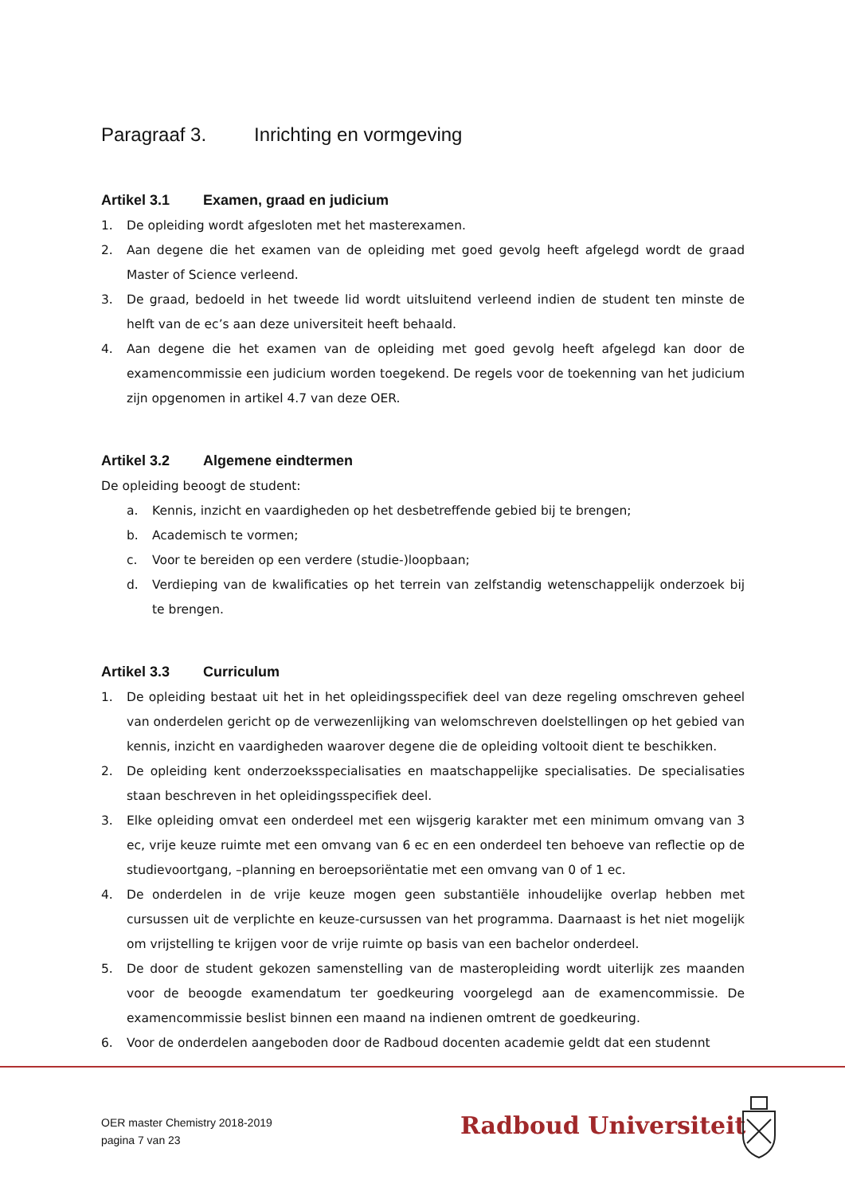Paragraaf 3. Inrichting en vormgeving
Artikel 3.1 Examen, graad en judicium
1. De opleiding wordt afgesloten met het masterexamen.
2. Aan degene die het examen van de opleiding met goed gevolg heeft afgelegd wordt de graad Master of Science verleend.
3. De graad, bedoeld in het tweede lid wordt uitsluitend verleend indien de student ten minste de helft van de ec’s aan deze universiteit heeft behaald.
4. Aan degene die het examen van de opleiding met goed gevolg heeft afgelegd kan door de examencommissie een judicium worden toegekend. De regels voor de toekenning van het judicium zijn opgenomen in artikel 4.7 van deze OER.
Artikel 3.2 Algemene eindtermen
De opleiding beoogt de student:
a. Kennis, inzicht en vaardigheden op het desbetreffende gebied bij te brengen;
b. Academisch te vormen;
c. Voor te bereiden op een verdere (studie-)loopbaan;
d. Verdieping van de kwalificaties op het terrein van zelfstandig wetenschappelijk onderzoek bij te brengen.
Artikel 3.3 Curriculum
1. De opleiding bestaat uit het in het opleidingsspecifiek deel van deze regeling omschreven geheel van onderdelen gericht op de verwezenlijking van welomschreven doelstellingen op het gebied van kennis, inzicht en vaardigheden waarover degene die de opleiding voltooit dient te beschikken.
2. De opleiding kent onderzoeksspecialisaties en maatschappelijke specialisaties. De specialisaties staan beschreven in het opleidingsspecifiek deel.
3. Elke opleiding omvat een onderdeel met een wijsgerig karakter met een minimum omvang van 3 ec, vrije keuze ruimte met een omvang van 6 ec en een onderdeel ten behoeve van reflectie op de studievoortgang, –planning en beroepsoriëntatie met een omvang van 0 of 1 ec.
4. De onderdelen in de vrije keuze mogen geen substantiële inhoudelijke overlap hebben met cursussen uit de verplichte en keuze-cursussen van het programma. Daarnaast is het niet mogelijk om vrijstelling te krijgen voor de vrije ruimte op basis van een bachelor onderdeel.
5. De door de student gekozen samenstelling van de masteropleiding wordt uiterlijk zes maanden voor de beoogde examendatum ter goedkeuring voorgelegd aan de examencommissie. De examencommissie beslist binnen een maand na indienen omtrent de goedkeuring.
6. Voor de onderdelen aangeboden door de Radboud docenten academie geldt dat een studennt
OER master Chemistry 2018-2019
pagina 7 van 23
Radboud Universiteit